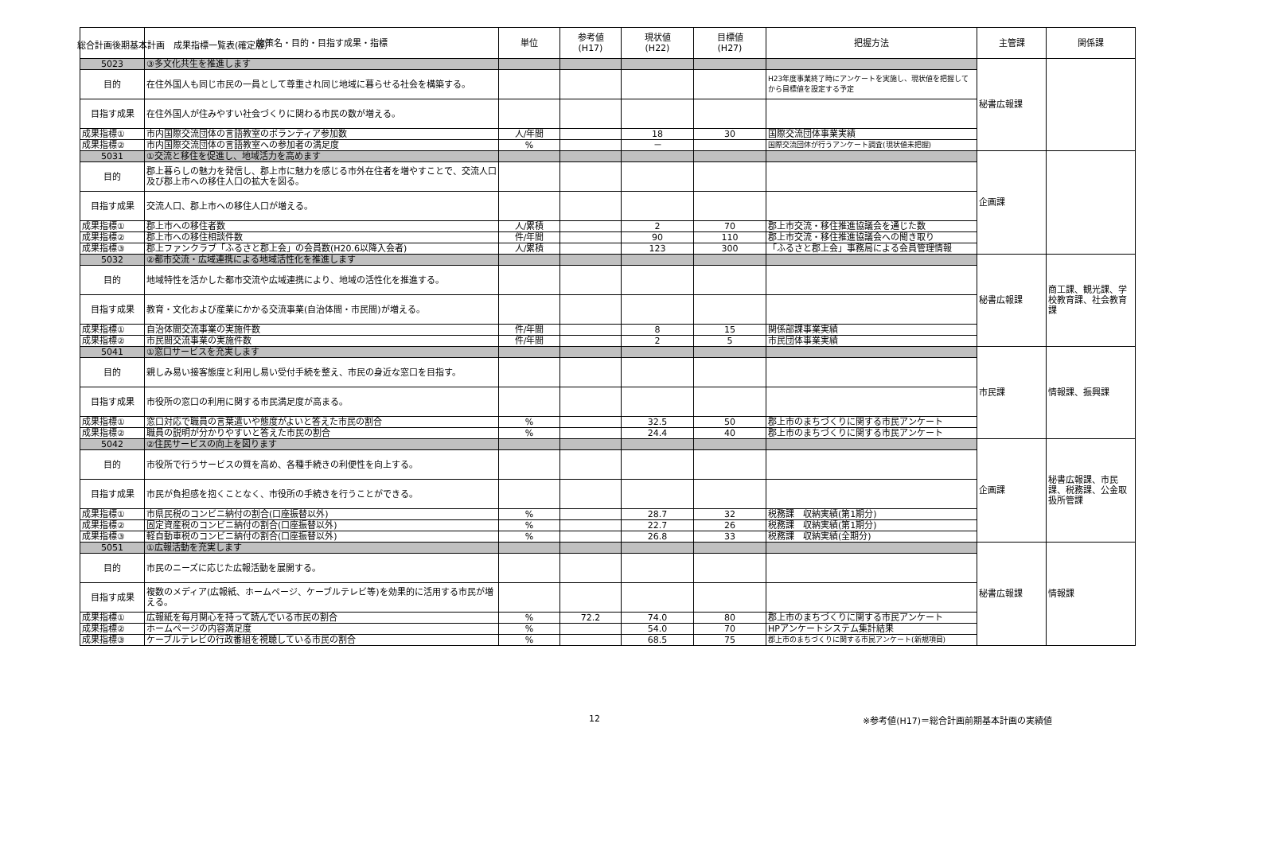総合計画後期基本計画　成果指標一覧表(確定版）
| | 施策名・目的・目指す成果・指標 | 単位 | 参考値 (H17) | 現状値 (H22) | 目標値 (H27) | 把握方法 | 主管課 | 関係課 |
| --- | --- | --- | --- | --- | --- | --- | --- | --- |
| 5023 | ③多文化共生を推進します | | | | | | 秘書広報課 | |
| 目的 | 在住外国人も同じ市民の一員として尊重され同じ地域に暮らせる社会を構築する。 | | | | | H23年度事業終了時にアンケートを実施し、現状値を把握してから目標値を設定する予定 | | |
| 目指す成果 | 在住外国人が住みやすい社会づくりに関わる市民の数が増える。 | | | | | | | |
| 成果指標① | 市内国際交流団体の言語教室のボランティア参加数 | 人/年間 | | 18 | 30 | 国際交流団体事業実績 | | |
| 成果指標② | 市内国際交流団体の言語教室への参加者の満足度 | % | | － | | 国際交流団体が行うアンケート調査(現状値未把握) | | |
| 5031 | ①交流と移住を促進し、地域活力を高めます | | | | | | 企画課 | |
| 目的 | 郡上暮らしの魅力を発信し、郡上市に魅力を感じる市外在住者を増やすことで、交流人口及び郡上市への移住人口の拡大を図る。 | | | | | | | |
| 目指す成果 | 交流人口、郡上市への移住人口が増える。 | | | | | | | |
| 成果指標① | 郡上市への移住者数 | 人/累積 | | 2 | 70 | 郡上市交流・移住推進協議会を通じた数 | | |
| 成果指標② | 郡上市への移住相談件数 | 件/年間 | | 90 | 110 | 郡上市交流・移住推進協議会への聞き取り | | |
| 成果指標③ | 郡上ファンクラブ「ふるさと郡上会」の会員数(H20.6以降入会者) | 人/累積 | | 123 | 300 | 「ふるさと郡上会」事務局による会員管理情報 | | |
| 5032 | ②都市交流・広域連携による地域活性化を推進します | | | | | | 秘書広報課 | 商工課、観光課、学校教育課、社会教育課 |
| 目的 | 地域特性を活かした都市交流や広域連携により、地域の活性化を推進する。 | | | | | | | |
| 目指す成果 | 教育・文化および産業にかかる交流事業(自治体間・市民間)が増える。 | | | | | | | |
| 成果指標① | 自治体間交流事業の実施件数 | 件/年間 | | 8 | 15 | 関係部課事業実績 | | |
| 成果指標② | 市民間交流事業の実施件数 | 件/年間 | | 2 | 5 | 市民団体事業実績 | | |
| 5041 | ①窓口サービスを充実します | | | | | | 市民課 | 情報課、振興課 |
| 目的 | 親しみ易い接客態度と利用し易い受付手続を整え、市民の身近な窓口を目指す。 | | | | | | | |
| 目指す成果 | 市役所の窓口の利用に関する市民満足度が高まる。 | | | | | | | |
| 成果指標① | 窓口対応で職員の言葉遣いや態度がよいと答えた市民の割合 | % | | 32.5 | 50 | 郡上市のまちづくりに関する市民アンケート | | |
| 成果指標② | 職員の説明が分かりやすいと答えた市民の割合 | % | | 24.4 | 40 | 郡上市のまちづくりに関する市民アンケート | | |
| 5042 | ②住民サービスの向上を図ります | | | | | | 企画課 | 秘書広報課、市民課、税務課、公金取扱所管課 |
| 目的 | 市役所で行うサービスの質を高め、各種手続きの利便性を向上する。 | | | | | | | |
| 目指す成果 | 市民が負担感を抱くことなく、市役所の手続きを行うことができる。 | | | | | | | |
| 成果指標① | 市県民税のコンビニ納付の割合(口座振替以外) | % | | 28.7 | 32 | 税務課 収納実績(第1期分) | | |
| 成果指標② | 固定資産税のコンビニ納付の割合(口座振替以外) | % | | 22.7 | 26 | 税務課 収納実績(第1期分) | | |
| 成果指標③ | 軽自動車税のコンビニ納付の割合(口座振替以外) | % | | 26.8 | 33 | 税務課 収納実績(全期分) | | |
| 5051 | ①広報活動を充実します | | | | | | 秘書広報課 | 情報課 |
| 目的 | 市民のニーズに応じた広報活動を展開する。 | | | | | | | |
| 目指す成果 | 複数のメディア(広報紙、ホームページ、ケーブルテレビ等)を効果的に活用する市民が増える。 | | | | | | | |
| 成果指標① | 広報紙を毎月関心を持って読んでいる市民の割合 | % | 72.2 | 74.0 | 80 | 郡上市のまちづくりに関する市民アンケート | | |
| 成果指標② | ホームページの内容満足度 | % | | 54.0 | 70 | HPアンケートシステム集計結果 | | |
| 成果指標③ | ケーブルテレビの行政番組を視聴している市民の割合 | % | | 68.5 | 75 | 郡上市のまちづくりに関する市民アンケート(新規項目) | | |
12 ※参考値(H17)＝総合計画前期基本計画の実績値